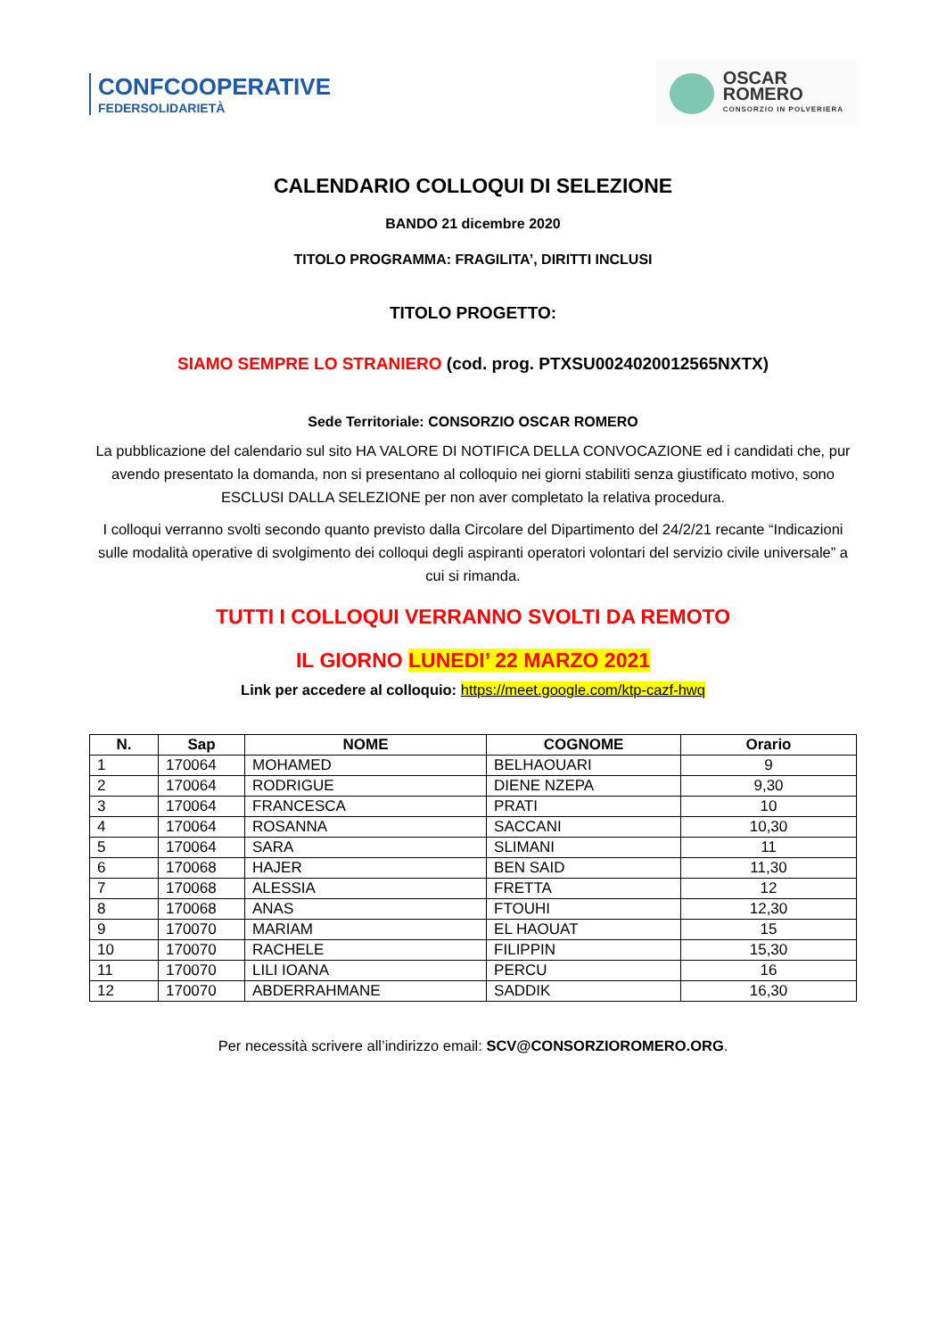CONFCOOPERATIVE
FEDERSOLIDARIETÀ
OSCAR
ROMERO
CONSORZIO IN POLVERIERA
CALENDARIO COLLOQUI DI SELEZIONE
BANDO 21 dicembre 2020
TITOLO PROGRAMMA: FRAGILITA’, DIRITTI INCLUSI
TITOLO PROGETTO:
SIAMO SEMPRE LO STRANIERO (cod. prog. PTXSU0024020012565NXTX)
Sede Territoriale: CONSORZIO OSCAR ROMERO
La pubblicazione del calendario sul sito HA VALORE DI NOTIFICA DELLA CONVOCAZIONE ed i candidati che, pur avendo presentato la domanda, non si presentano al colloquio nei giorni stabiliti senza giustificato motivo, sono ESCLUSI DALLA SELEZIONE per non aver completato la relativa procedura.
I colloqui verranno svolti secondo quanto previsto dalla Circolare del Dipartimento del 24/2/21 recante “Indicazioni sulle modalità operative di svolgimento dei colloqui degli aspiranti operatori volontari del servizio civile universale” a cui si rimanda.
TUTTI I COLLOQUI VERRANNO SVOLTI DA REMOTO
IL GIORNO LUNEDI’ 22 MARZO 2021
Link per accedere al colloquio: https://meet.google.com/ktp-cazf-hwq
| N. | Sap | NOME | COGNOME | Orario |
| --- | --- | --- | --- | --- |
| 1 | 170064 | MOHAMED | BELHAOUARI | 9 |
| 2 | 170064 | RODRIGUE | DIENE NZEPA | 9,30 |
| 3 | 170064 | FRANCESCA | PRATI | 10 |
| 4 | 170064 | ROSANNA | SACCANI | 10,30 |
| 5 | 170064 | SARA | SLIMANI | 11 |
| 6 | 170068 | HAJER | BEN SAID | 11,30 |
| 7 | 170068 | ALESSIA | FRETTA | 12 |
| 8 | 170068 | ANAS | FTOUHI | 12,30 |
| 9 | 170070 | MARIAM | EL HAOUAT | 15 |
| 10 | 170070 | RACHELE | FILIPPIN | 15,30 |
| 11 | 170070 | LILI IOANA | PERCU | 16 |
| 12 | 170070 | ABDERRAHMANE | SADDIK | 16,30 |
Per necessità scrivere all’indirizzo email: SCV@CONSORZIOROMERO.ORG.